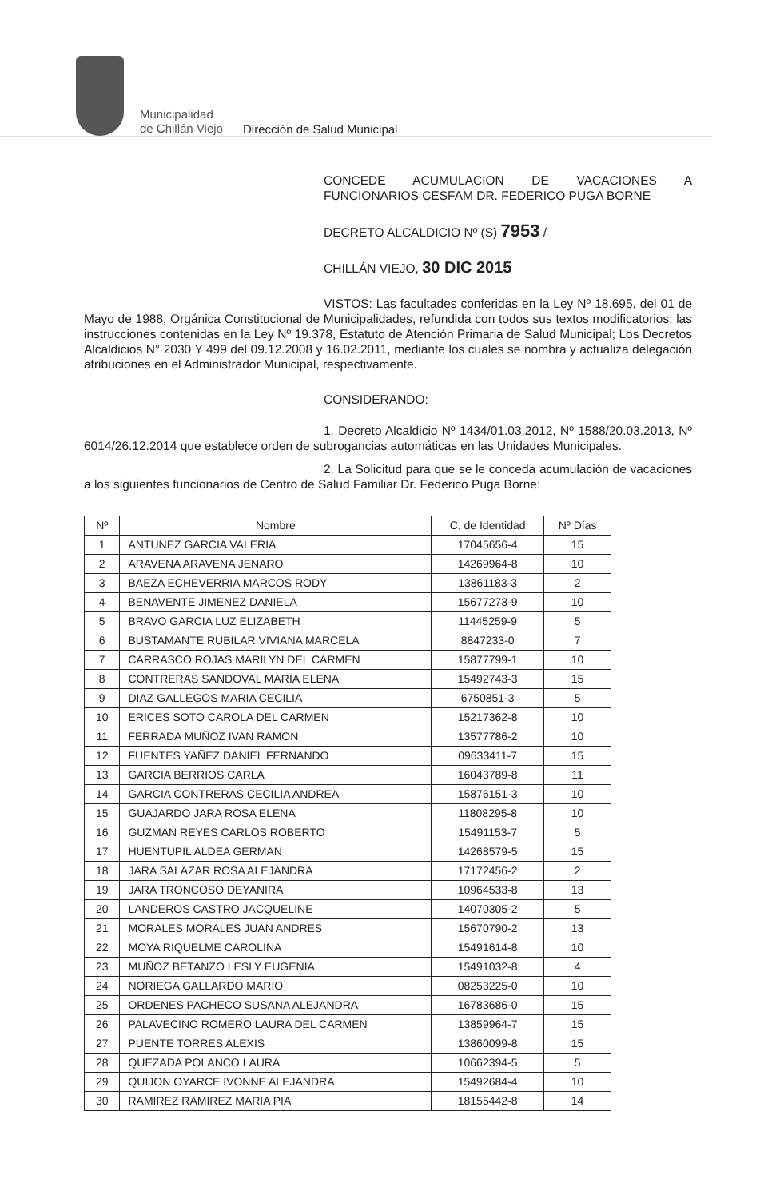Municipalidad
de Chillán Viejo
Dirección de Salud Municipal
CONCEDE ACUMULACION DE VACACIONES A FUNCIONARIOS CESFAM DR. FEDERICO PUGA BORNE
DECRETO ALCALDICIO Nº (S) 7953 /
CHILLÁN VIEJO, 30 DIC 2015
VISTOS: Las facultades conferidas en la Ley Nº 18.695, del 01 de Mayo de 1988, Orgánica Constitucional de Municipalidades, refundida con todos sus textos modificatorios; las instrucciones contenidas en la Ley Nº 19.378, Estatuto de Atención Primaria de Salud Municipal; Los Decretos Alcaldicios N° 2030 Y 499 del 09.12.2008 y 16.02.2011, mediante los cuales se nombra y actualiza delegación atribuciones en el Administrador Municipal, respectivamente.
CONSIDERANDO:
1. Decreto Alcaldicio Nº 1434/01.03.2012, Nº 1588/20.03.2013, Nº 6014/26.12.2014 que establece orden de subrogancias automáticas en las Unidades Municipales.
2. La Solicitud para que se le conceda acumulación de vacaciones a los siguientes funcionarios de Centro de Salud Familiar Dr. Federico Puga Borne:
| Nº | Nombre | C. de Identidad | Nº Días |
| --- | --- | --- | --- |
| 1 | ANTUNEZ GARCIA VALERIA | 17045656-4 | 15 |
| 2 | ARAVENA ARAVENA JENARO | 14269964-8 | 10 |
| 3 | BAEZA ECHEVERRIA MARCOS RODY | 13861183-3 | 2 |
| 4 | BENAVENTE JIMENEZ DANIELA | 15677273-9 | 10 |
| 5 | BRAVO GARCIA LUZ ELIZABETH | 11445259-9 | 5 |
| 6 | BUSTAMANTE RUBILAR VIVIANA MARCELA | 8847233-0 | 7 |
| 7 | CARRASCO ROJAS MARILYN DEL CARMEN | 15877799-1 | 10 |
| 8 | CONTRERAS SANDOVAL MARIA ELENA | 15492743-3 | 15 |
| 9 | DIAZ GALLEGOS MARIA CECILIA | 6750851-3 | 5 |
| 10 | ERICES SOTO CAROLA DEL CARMEN | 15217362-8 | 10 |
| 11 | FERRADA MUÑOZ IVAN RAMON | 13577786-2 | 10 |
| 12 | FUENTES YAÑEZ DANIEL FERNANDO | 09633411-7 | 15 |
| 13 | GARCIA BERRIOS CARLA | 16043789-8 | 11 |
| 14 | GARCIA CONTRERAS CECILIA ANDREA | 15876151-3 | 10 |
| 15 | GUAJARDO JARA ROSA ELENA | 11808295-8 | 10 |
| 16 | GUZMAN REYES CARLOS ROBERTO | 15491153-7 | 5 |
| 17 | HUENTUPIL ALDEA GERMAN | 14268579-5 | 15 |
| 18 | JARA SALAZAR ROSA ALEJANDRA | 17172456-2 | 2 |
| 19 | JARA TRONCOSO DEYANIRA | 10964533-8 | 13 |
| 20 | LANDEROS CASTRO JACQUELINE | 14070305-2 | 5 |
| 21 | MORALES MORALES JUAN ANDRES | 15670790-2 | 13 |
| 22 | MOYA RIQUELME CAROLINA | 15491614-8 | 10 |
| 23 | MUÑOZ BETANZO LESLY EUGENIA | 15491032-8 | 4 |
| 24 | NORIEGA GALLARDO MARIO | 08253225-0 | 10 |
| 25 | ORDENES PACHECO SUSANA ALEJANDRA | 16783686-0 | 15 |
| 26 | PALAVECINO ROMERO LAURA DEL CARMEN | 13859964-7 | 15 |
| 27 | PUENTE TORRES ALEXIS | 13860099-8 | 15 |
| 28 | QUEZADA POLANCO LAURA | 10662394-5 | 5 |
| 29 | QUIJON OYARCE IVONNE ALEJANDRA | 15492684-4 | 10 |
| 30 | RAMIREZ RAMIREZ MARIA PIA | 18155442-8 | 14 |